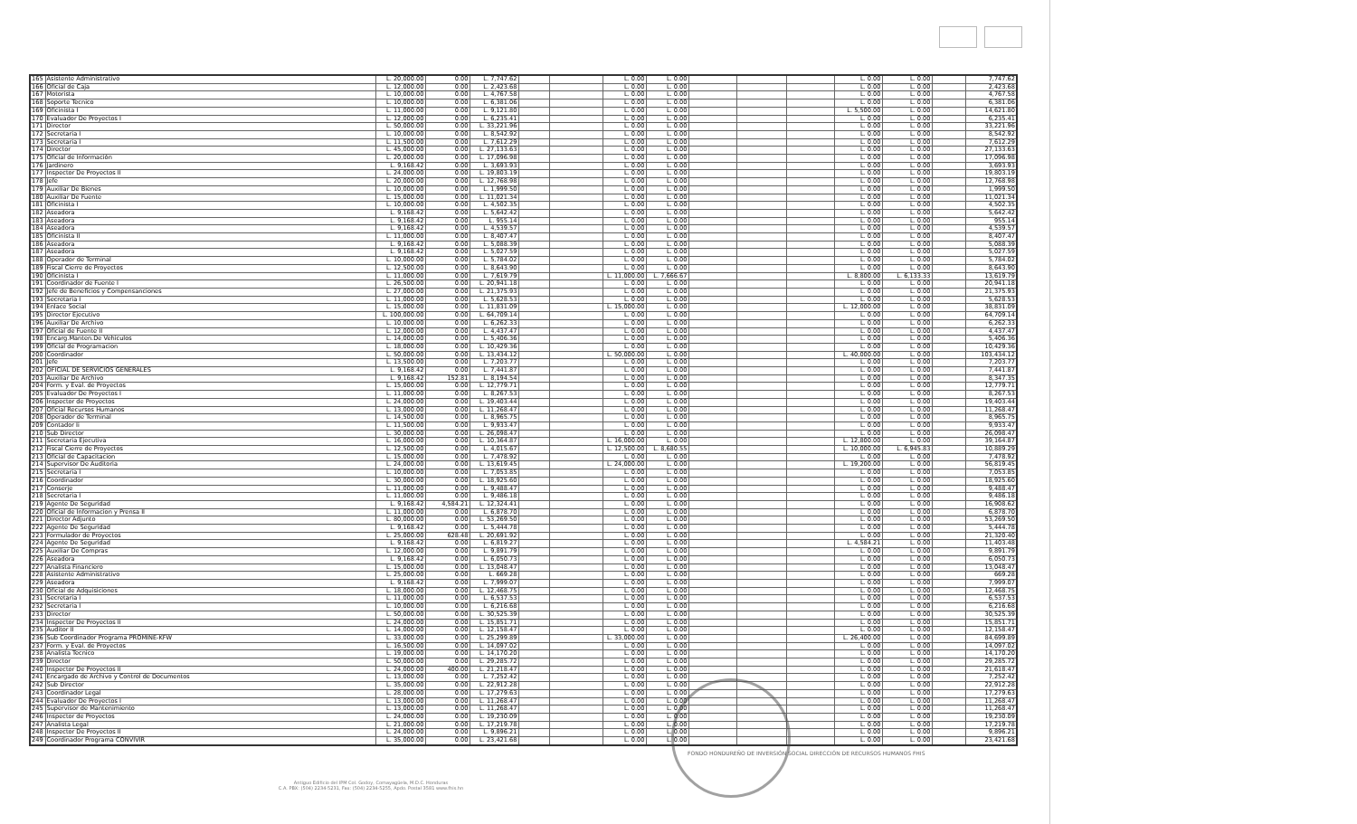| 165 | Asistente Administrativo | L. 20,000.00 | 0.00 | L. 7,747.62 | | | L. 0.00 | L. 0.00 | | | | L. 0.00 | L. 0.00 | | 7,747.62 |
| 166 | Oficial de Caja | L. 12,000.00 | 0.00 | L. 2,423.68 | | | L. 0.00 | L. 0.00 | | | | L. 0.00 | L. 0.00 | | 2,423.68 |
| 167 | Motorista | L. 10,000.00 | 0.00 | L. 4,767.58 | | | L. 0.00 | L. 0.00 | | | | L. 0.00 | L. 0.00 | | 4,767.58 |
| 168 | Soporte Tecnico | L. 10,000.00 | 0.00 | L. 6,381.06 | | | L. 0.00 | L. 0.00 | | | | L. 0.00 | L. 0.00 | | 6,381.06 |
| 169 | Oficinista I | L. 11,000.00 | 0.00 | L. 9,121.80 | | | L. 0.00 | L. 0.00 | | | | L. 5,500.00 | L. 0.00 | | 14,621.80 |
| 170 | Evaluador De Proyectos I | L. 12,000.00 | 0.00 | L. 6,235.41 | | | L. 0.00 | L. 0.00 | | | | L. 0.00 | L. 0.00 | | 6,235.41 |
| 171 | Director | L. 50,000.00 | 0.00 | L. 33,221.96 | | | L. 0.00 | L. 0.00 | | | | L. 0.00 | L. 0.00 | | 33,221.96 |
| 172 | Secretaria I | L. 10,000.00 | 0.00 | L. 8,542.92 | | | L. 0.00 | L. 0.00 | | | | L. 0.00 | L. 0.00 | | 8,542.92 |
| 173 | Secretaria I | L. 11,500.00 | 0.00 | L. 7,612.29 | | | L. 0.00 | L. 0.00 | | | | L. 0.00 | L. 0.00 | | 7,612.29 |
| 174 | Director | L. 45,000.00 | 0.00 | L. 27,133.63 | | | L. 0.00 | L. 0.00 | | | | L. 0.00 | L. 0.00 | | 27,133.63 |
| 175 | Oficial de Información | L. 20,000.00 | 0.00 | L. 17,096.98 | | | L. 0.00 | L. 0.00 | | | | L. 0.00 | L. 0.00 | | 17,096.98 |
| 176 | Jardinero | L. 9,168.42 | 0.00 | L. 3,693.93 | | | L. 0.00 | L. 0.00 | | | | L. 0.00 | L. 0.00 | | 3,693.93 |
| 177 | Inspector De Proyectos II | L. 24,000.00 | 0.00 | L. 19,803.19 | | | L. 0.00 | L. 0.00 | | | | L. 0.00 | L. 0.00 | | 19,803.19 |
| 178 | Jefe | L. 20,000.00 | 0.00 | L. 12,768.98 | | | L. 0.00 | L. 0.00 | | | | L. 0.00 | L. 0.00 | | 12,768.98 |
| 179 | Auxiliar De Bienes | L. 10,000.00 | 0.00 | L. 1,999.50 | | | L. 0.00 | L. 0.00 | | | | L. 0.00 | L. 0.00 | | 1,999.50 |
| 180 | Auxiliar De Fuente | L. 15,000.00 | 0.00 | L. 11,021.34 | | | L. 0.00 | L. 0.00 | | | | L. 0.00 | L. 0.00 | | 11,021.34 |
| 181 | Oficinista I | L. 10,000.00 | 0.00 | L. 4,502.35 | | | L. 0.00 | L. 0.00 | | | | L. 0.00 | L. 0.00 | | 4,502.35 |
| 182 | Aseadora | L. 9,168.42 | 0.00 | L. 5,642.42 | | | L. 0.00 | L. 0.00 | | | | L. 0.00 | L. 0.00 | | 5,642.42 |
| 183 | Aseadora | L. 9,168.42 | 0.00 | L. 955.14 | | | L. 0.00 | L. 0.00 | | | | L. 0.00 | L. 0.00 | | 955.14 |
| 184 | Aseadora | L. 9,168.42 | 0.00 | L. 4,539.57 | | | L. 0.00 | L. 0.00 | | | | L. 0.00 | L. 0.00 | | 4,539.57 |
| 185 | Oficinista II | L. 11,000.00 | 0.00 | L. 8,407.47 | | | L. 0.00 | L. 0.00 | | | | L. 0.00 | L. 0.00 | | 8,407.47 |
| 186 | Aseadora | L. 9,168.42 | 0.00 | L. 5,088.39 | | | L. 0.00 | L. 0.00 | | | | L. 0.00 | L. 0.00 | | 5,088.39 |
| 187 | Aseadora | L. 9,168.42 | 0.00 | L. 5,027.59 | | | L. 0.00 | L. 0.00 | | | | L. 0.00 | L. 0.00 | | 5,027.59 |
| 188 | Operador de Terminal | L. 10,000.00 | 0.00 | L. 5,784.02 | | | L. 0.00 | L. 0.00 | | | | L. 0.00 | L. 0.00 | | 5,784.02 |
| 189 | Fiscal Cierre de Proyectos | L. 12,500.00 | 0.00 | L. 8,643.90 | | | L. 0.00 | L. 0.00 | | | | L. 0.00 | L. 0.00 | | 8,643.90 |
| 190 | Oficinista I | L. 11,000.00 | 0.00 | L. 7,619.79 | | | L. 11,000.00 | L. 7,666.67 | | | | L. 8,800.00 | L. 6,133.33 | | 13,619.79 |
| 191 | Coordinador de Fuente I | L. 26,500.00 | 0.00 | L. 20,941.18 | | | L. 0.00 | L. 0.00 | | | | L. 0.00 | L. 0.00 | | 20,941.18 |
| 192 | Jefe de Beneficios y Compensanciones | L. 27,000.00 | 0.00 | L. 21,375.93 | | | L. 0.00 | L. 0.00 | | | | L. 0.00 | L. 0.00 | | 21,375.93 |
| 193 | Secretaria I | L. 11,000.00 | 0.00 | L. 5,628.53 | | | L. 0.00 | L. 0.00 | | | | L. 0.00 | L. 0.00 | | 5,628.53 |
| 194 | Enlace Social | L. 15,000.00 | 0.00 | L. 11,831.09 | | | L. 15,000.00 | L. 0.00 | | | | L. 12,000.00 | L. 0.00 | | 38,831.09 |
| 195 | Director Ejecutivo | L. 100,000.00 | 0.00 | L. 64,709.14 | | | L. 0.00 | L. 0.00 | | | | L. 0.00 | L. 0.00 | | 64,709.14 |
| 196 | Auxiliar De Archivo | L. 10,000.00 | 0.00 | L. 6,262.33 | | | L. 0.00 | L. 0.00 | | | | L. 0.00 | L. 0.00 | | 6,262.33 |
| 197 | Oficial de Fuente II | L. 12,000.00 | 0.00 | L. 4,437.47 | | | L. 0.00 | L. 0.00 | | | | L. 0.00 | L. 0.00 | | 4,437.47 |
| 198 | Encarg.Manten.De Vehiculos | L. 14,000.00 | 0.00 | L. 5,406.36 | | | L. 0.00 | L. 0.00 | | | | L. 0.00 | L. 0.00 | | 5,406.36 |
| 199 | Oficial de Programacion | L. 18,000.00 | 0.00 | L. 10,429.36 | | | L. 0.00 | L. 0.00 | | | | L. 0.00 | L. 0.00 | | 10,429.36 |
| 200 | Coordinador | L. 50,000.00 | 0.00 | L. 13,434.12 | | | L. 50,000.00 | L. 0.00 | | | | L. 40,000.00 | L. 0.00 | | 103,434.12 |
| 201 | Jefe | L. 13,500.00 | 0.00 | L. 7,203.77 | | | L. 0.00 | L. 0.00 | | | | L. 0.00 | L. 0.00 | | 7,203.77 |
| 202 | OFICIAL DE SERVICIOS GENERALES | L. 9,168.42 | 0.00 | L. 7,441.87 | | | L. 0.00 | L. 0.00 | | | | L. 0.00 | L. 0.00 | | 7,441.87 |
| 203 | Auxiliar De Archivo | L. 9,168.42 | 152.81 | L. 8,194.54 | | | L. 0.00 | L. 0.00 | | | | L. 0.00 | L. 0.00 | | 8,347.35 |
| 204 | Form. y Eval. de Proyectos | L. 15,000.00 | 0.00 | L. 12,779.71 | | | L. 0.00 | L. 0.00 | | | | L. 0.00 | L. 0.00 | | 12,779.71 |
| 205 | Evaluador De Proyectos I | L. 11,000.00 | 0.00 | L. 8,267.53 | | | L. 0.00 | L. 0.00 | | | | L. 0.00 | L. 0.00 | | 8,267.53 |
| 206 | Inspector de Proyectos | L. 24,000.00 | 0.00 | L. 19,403.44 | | | L. 0.00 | L. 0.00 | | | | L. 0.00 | L. 0.00 | | 19,403.44 |
| 207 | Oficial Recursos Humanos | L. 13,000.00 | 0.00 | L. 11,268.47 | | | L. 0.00 | L. 0.00 | | | | L. 0.00 | L. 0.00 | | 11,268.47 |
| 208 | Operador de Terminal | L. 14,500.00 | 0.00 | L. 8,965.75 | | | L. 0.00 | L. 0.00 | | | | L. 0.00 | L. 0.00 | | 8,965.75 |
| 209 | Contador Ii | L. 11,500.00 | 0.00 | L. 9,933.47 | | | L. 0.00 | L. 0.00 | | | | L. 0.00 | L. 0.00 | | 9,933.47 |
| 210 | Sub Director | L. 30,000.00 | 0.00 | L. 26,098.47 | | | L. 0.00 | L. 0.00 | | | | L. 0.00 | L. 0.00 | | 26,098.47 |
| 211 | Secretaria Ejecutiva | L. 16,000.00 | 0.00 | L. 10,364.87 | | | L. 16,000.00 | L. 0.00 | | | | L. 12,800.00 | L. 0.00 | | 39,164.87 |
| 212 | Fiscal Cierre de Proyectos | L. 12,500.00 | 0.00 | L. 4,015.67 | | | L. 12,500.00 | L. 8,680.55 | | | | L. 10,000.00 | L. 6,945.83 | | 10,889.29 |
| 213 | Oficial de Capacitacion | L. 15,000.00 | 0.00 | L. 7,478.92 | | | L. 0.00 | L. 0.00 | | | | L. 0.00 | L. 0.00 | | 7,478.92 |
| 214 | Supervisor De Auditoria | L. 24,000.00 | 0.00 | L. 13,619.45 | | | L. 24,000.00 | L. 0.00 | | | | L. 19,200.00 | L. 0.00 | | 56,819.45 |
| 215 | Secretaria I | L. 10,000.00 | 0.00 | L. 7,053.85 | | | L. 0.00 | L. 0.00 | | | | L. 0.00 | L. 0.00 | | 7,053.85 |
| 216 | Coordinador | L. 30,000.00 | 0.00 | L. 18,925.60 | | | L. 0.00 | L. 0.00 | | | | L. 0.00 | L. 0.00 | | 18,925.60 |
| 217 | Conserje | L. 11,000.00 | 0.00 | L. 9,488.47 | | | L. 0.00 | L. 0.00 | | | | L. 0.00 | L. 0.00 | | 9,488.47 |
| 218 | Secretaria I | L. 11,000.00 | 0.00 | L. 9,486.18 | | | L. 0.00 | L. 0.00 | | | | L. 0.00 | L. 0.00 | | 9,486.18 |
| 219 | Agente De Seguridad | L. 9,168.42 | 4,584.21 | L. 12,324.41 | | | L. 0.00 | L. 0.00 | | | | L. 0.00 | L. 0.00 | | 16,908.62 |
| 220 | Oficial de Informacion y Prensa II | L. 11,000.00 | 0.00 | L. 6,878.70 | | | L. 0.00 | L. 0.00 | | | | L. 0.00 | L. 0.00 | | 6,878.70 |
| 221 | Director Adjunto | L. 80,000.00 | 0.00 | L. 53,269.50 | | | L. 0.00 | L. 0.00 | | | | L. 0.00 | L. 0.00 | | 53,269.50 |
| 222 | Agente De Seguridad | L. 9,168.42 | 0.00 | L. 5,444.78 | | | L. 0.00 | L. 0.00 | | | | L. 0.00 | L. 0.00 | | 5,444.78 |
| 223 | Formulador de Proyectos | L. 25,000.00 | 628.48 | L. 20,691.92 | | | L. 0.00 | L. 0.00 | | | | L. 0.00 | L. 0.00 | | 21,320.40 |
| 224 | Agente De Seguridad | L. 9,168.42 | 0.00 | L. 6,819.27 | | | L. 0.00 | L. 0.00 | | | | L. 4,584.21 | L. 0.00 | | 11,403.48 |
| 225 | Auxiliar De Compras | L. 12,000.00 | 0.00 | L. 9,891.79 | | | L. 0.00 | L. 0.00 | | | | L. 0.00 | L. 0.00 | | 9,891.79 |
| 226 | Aseadora | L. 9,168.42 | 0.00 | L. 6,050.73 | | | L. 0.00 | L. 0.00 | | | | L. 0.00 | L. 0.00 | | 6,050.73 |
| 227 | Analista Financiero | L. 15,000.00 | 0.00 | L. 13,048.47 | | | L. 0.00 | L. 0.00 | | | | L. 0.00 | L. 0.00 | | 13,048.47 |
| 228 | Asistente Administrativo | L. 25,000.00 | 0.00 | L. 669.28 | | | L. 0.00 | L. 0.00 | | | | L. 0.00 | L. 0.00 | | 669.28 |
| 229 | Aseadora | L. 9,168.42 | 0.00 | L. 7,999.07 | | | L. 0.00 | L. 0.00 | | | | L. 0.00 | L. 0.00 | | 7,999.07 |
| 230 | Oficial de Adquisiciones | L. 18,000.00 | 0.00 | L. 12,468.75 | | | L. 0.00 | L. 0.00 | | | | L. 0.00 | L. 0.00 | | 12,468.75 |
| 231 | Secretaria I | L. 11,000.00 | 0.00 | L. 6,537.53 | | | L. 0.00 | L. 0.00 | | | | L. 0.00 | L. 0.00 | | 6,537.53 |
| 232 | Secretaria I | L. 10,000.00 | 0.00 | L. 6,216.68 | | | L. 0.00 | L. 0.00 | | | | L. 0.00 | L. 0.00 | | 6,216.68 |
| 233 | Director | L. 50,000.00 | 0.00 | L. 30,525.39 | | | L. 0.00 | L. 0.00 | | | | L. 0.00 | L. 0.00 | | 30,525.39 |
| 234 | Inspector De Proyectos II | L. 24,000.00 | 0.00 | L. 15,851.71 | | | L. 0.00 | L. 0.00 | | | | L. 0.00 | L. 0.00 | | 15,851.71 |
| 235 | Auditor II | L. 14,000.00 | 0.00 | L. 12,158.47 | | | L. 0.00 | L. 0.00 | | | | L. 0.00 | L. 0.00 | | 12,158.47 |
| 236 | Sub Coordinador Programa PROMINE-KFW | L. 33,000.00 | 0.00 | L. 25,299.89 | | | L. 33,000.00 | L. 0.00 | | | | L. 26,400.00 | L. 0.00 | | 84,699.89 |
| 237 | Form. y Eval. de Proyectos | L. 16,500.00 | 0.00 | L. 14,097.02 | | | L. 0.00 | L. 0.00 | | | | L. 0.00 | L. 0.00 | | 14,097.02 |
| 238 | Analista Tecnico | L. 19,000.00 | 0.00 | L. 14,170.20 | | | L. 0.00 | L. 0.00 | | | | L. 0.00 | L. 0.00 | | 14,170.20 |
| 239 | Director | L. 50,000.00 | 0.00 | L. 29,285.72 | | | L. 0.00 | L. 0.00 | | | | L. 0.00 | L. 0.00 | | 29,285.72 |
| 240 | Inspector De Proyectos II | L. 24,000.00 | 400.00 | L. 21,218.47 | | | L. 0.00 | L. 0.00 | | | | L. 0.00 | L. 0.00 | | 21,618.47 |
| 241 | Encargado de Archivo y Control de Documentos | L. 13,000.00 | 0.00 | L. 7,252.42 | | | L. 0.00 | L. 0.00 | | | | L. 0.00 | L. 0.00 | | 7,252.42 |
| 242 | Sub Director | L. 35,000.00 | 0.00 | L. 22,912.28 | | | L. 0.00 | L. 0.00 | | | | L. 0.00 | L. 0.00 | | 22,912.28 |
| 243 | Coordinador Legal | L. 28,000.00 | 0.00 | L. 17,279.63 | | | L. 0.00 | L. 0.00 | | | | L. 0.00 | L. 0.00 | | 17,279.63 |
| 244 | Evaluador De Proyectos I | L. 13,000.00 | 0.00 | L. 11,268.47 | | | L. 0.00 | L. 0.00 | | | | L. 0.00 | L. 0.00 | | 11,268.47 |
| 245 | Supervisor de Mantenimiento | L. 13,000.00 | 0.00 | L. 11,268.47 | | | L. 0.00 | L. 0.00 | | | | L. 0.00 | L. 0.00 | | 11,268.47 |
| 246 | Inspector de Proyectos | L. 24,000.00 | 0.00 | L. 19,230.09 | | | L. 0.00 | L. 0.00 | | | | L. 0.00 | L. 0.00 | | 19,230.09 |
| 247 | Analista Legal | L. 21,000.00 | 0.00 | L. 17,219.78 | | | L. 0.00 | L. 0.00 | | | | L. 0.00 | L. 0.00 | | 17,219.78 |
| 248 | Inspector De Proyectos II | L. 24,000.00 | 0.00 | L. 9,896.21 | | | L. 0.00 | L. 0.00 | | | | L. 0.00 | L. 0.00 | | 9,896.21 |
| 249 | Coordinador Programa CONVIVIR | L. 35,000.00 | 0.00 | L. 23,421.68 | | | L. 0.00 | L. 0.00 | | | | L. 0.00 | L. 0.00 | | 23,421.68 |
FONDO HONDUREÑO DE INVERSIÓN SOCIAL DIRECCIÓN DE RECURSOS HUMANOS FHIS
Antiguo Edificio del IPM Col. Godoy, Comayagüela, M.D.C. Honduras
C.A. PBX: (504) 2234-5231, Fax: (504) 2234-5255, Apdo. Postal 3581 www.fhis.hn